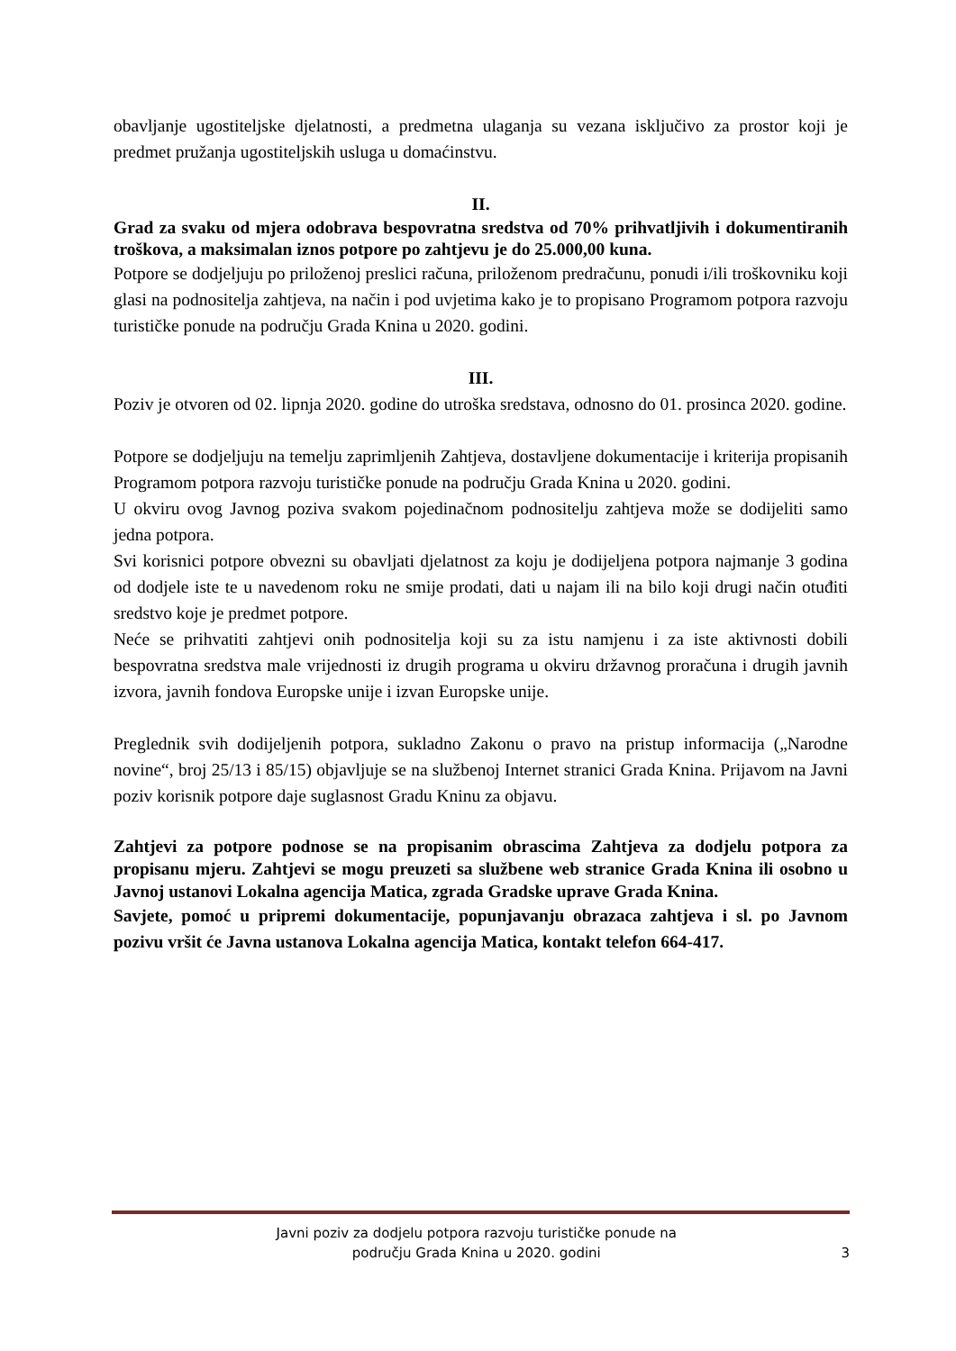obavljanje ugostiteljske djelatnosti, a predmetna ulaganja su vezana isključivo za prostor koji je predmet pružanja ugostiteljskih usluga u domaćinstvu.
II.
Grad za svaku od mjera odobrava bespovratna sredstva od 70% prihvatljivih i dokumentiranih troškova, a maksimalan iznos potpore po zahtjevu je do 25.000,00 kuna.
Potpore se dodjeljuju po priloženoj preslici računa, priloženom predračunu, ponudi i/ili troškovniku koji glasi na podnositelja zahtjeva, na način i pod uvjetima kako je to propisano Programom potpora razvoju turističke ponude na području Grada Knina u 2020. godini.
III.
Poziv je otvoren od 02. lipnja 2020. godine do utroška sredstava, odnosno do 01. prosinca 2020. godine.
Potpore se dodjeljuju na temelju zaprimljenih Zahtjeva, dostavljene dokumentacije i kriterija propisanih Programom potpora razvoju turističke ponude na području Grada Knina u 2020. godini.
U okviru ovog Javnog poziva svakom pojedinačnom podnositelju zahtjeva može se dodijeliti samo jedna potpora.
Svi korisnici potpore obvezni su obavljati djelatnost za koju je dodijeljena potpora najmanje 3 godina od dodjele iste te u navedenom roku ne smije prodati, dati u najam ili na bilo koji drugi način otuđiti sredstvo koje je predmet potpore.
Neće se prihvatiti zahtjevi onih podnositelja koji su za istu namjenu i za iste aktivnosti dobili bespovratna sredstva male vrijednosti iz drugih programa u okviru državnog proračuna i drugih javnih izvora, javnih fondova Europske unije i izvan Europske unije.
Preglednik svih dodijeljenih potpora, sukladno Zakonu o pravo na pristup informacija („Narodne novine“, broj 25/13 i 85/15) objavljuje se na službenoj Internet stranici Grada Knina. Prijavom na Javni poziv korisnik potpore daje suglasnost Gradu Kninu za objavu.
Zahtjevi za potpore podnose se na propisanim obrascima Zahtjeva za dodjelu potpora za propisanu mjeru. Zahtjevi se mogu preuzeti sa službene web stranice Grada Knina ili osobno u Javnoj ustanovi Lokalna agencija Matica, zgrada Gradske uprave Grada Knina.
Savjete, pomoć u pripremi dokumentacije, popunjavanju obrazaca zahtjeva i sl. po Javnom pozivu vršit će Javna ustanova Lokalna agencija Matica, kontakt telefon 664-417.
Javni poziv za dodjelu potpora razvoju turističke ponude na
području Grada Knina u 2020. godini
3